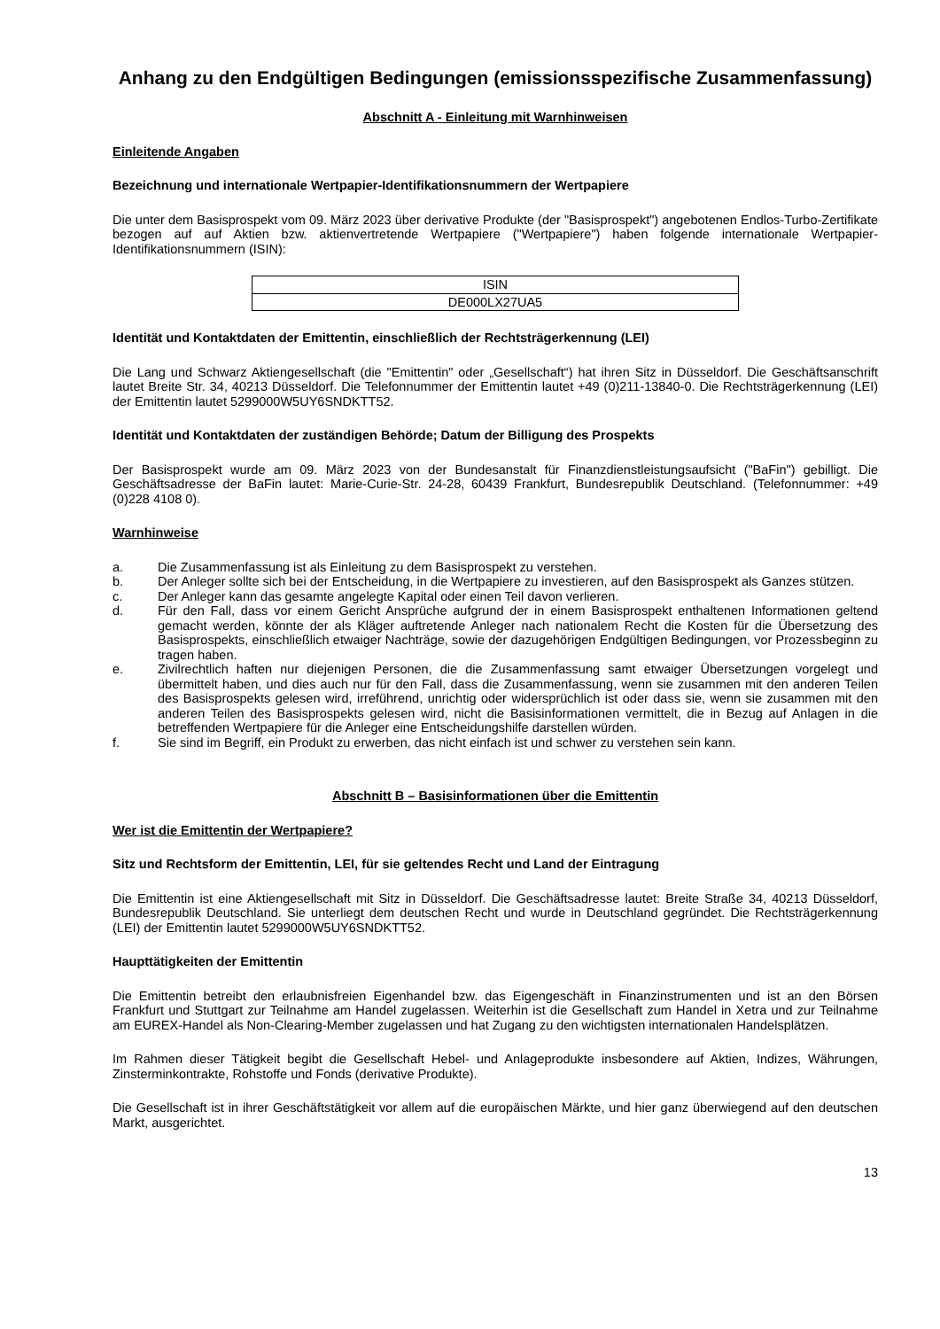Anhang zu den Endgültigen Bedingungen (emissionsspezifische Zusammenfassung)
Abschnitt A - Einleitung mit Warnhinweisen
Einleitende Angaben
Bezeichnung und internationale Wertpapier-Identifikationsnummern der Wertpapiere
Die unter dem Basisprospekt vom 09. März 2023 über derivative Produkte (der "Basisprospekt") angebotenen Endlos-Turbo-Zertifikate bezogen auf auf Aktien bzw. aktienvertretende Wertpapiere ("Wertpapiere") haben folgende internationale Wertpapier-Identifikationsnummern (ISIN):
| ISIN |
| DE000LX27UA5 |
Identität und Kontaktdaten der Emittentin, einschließlich der Rechtsträgerkennung (LEI)
Die Lang und Schwarz Aktiengesellschaft (die "Emittentin" oder „Gesellschaft“) hat ihren Sitz in Düsseldorf. Die Geschäftsanschrift lautet Breite Str. 34, 40213 Düsseldorf. Die Telefonnummer der Emittentin lautet +49 (0)211-13840-0. Die Rechtsträgerkennung (LEI) der Emittentin lautet 5299000W5UY6SNDKTT52.
Identität und Kontaktdaten der zuständigen Behörde; Datum der Billigung des Prospekts
Der Basisprospekt wurde am 09. März 2023 von der Bundesanstalt für Finanzdienstleistungsaufsicht ("BaFin") gebilligt. Die Geschäftsadresse der BaFin lautet: Marie-Curie-Str. 24-28, 60439 Frankfurt, Bundesrepublik Deutschland. (Telefonnummer: +49 (0)228 4108 0).
Warnhinweise
a. Die Zusammenfassung ist als Einleitung zu dem Basisprospekt zu verstehen.
b. Der Anleger sollte sich bei der Entscheidung, in die Wertpapiere zu investieren, auf den Basisprospekt als Ganzes stützen.
c. Der Anleger kann das gesamte angelegte Kapital oder einen Teil davon verlieren.
d. Für den Fall, dass vor einem Gericht Ansprüche aufgrund der in einem Basisprospekt enthaltenen Informationen geltend gemacht werden, könnte der als Kläger auftretende Anleger nach nationalem Recht die Kosten für die Übersetzung des Basisprospekts, einschließlich etwaiger Nachträge, sowie der dazugehörigen Endgültigen Bedingungen, vor Prozessbeginn zu tragen haben.
e. Zivilrechtlich haften nur diejenigen Personen, die die Zusammenfassung samt etwaiger Übersetzungen vorgelegt und übermittelt haben, und dies auch nur für den Fall, dass die Zusammenfassung, wenn sie zusammen mit den anderen Teilen des Basisprospekts gelesen wird, irreführend, unrichtig oder widersprüchlich ist oder dass sie, wenn sie zusammen mit den anderen Teilen des Basisprospekts gelesen wird, nicht die Basisinformationen vermittelt, die in Bezug auf Anlagen in die betreffenden Wertpapiere für die Anleger eine Entscheidungshilfe darstellen würden.
f. Sie sind im Begriff, ein Produkt zu erwerben, das nicht einfach ist und schwer zu verstehen sein kann.
Abschnitt B – Basisinformationen über die Emittentin
Wer ist die Emittentin der Wertpapiere?
Sitz und Rechtsform der Emittentin, LEI, für sie geltendes Recht und Land der Eintragung
Die Emittentin ist eine Aktiengesellschaft mit Sitz in Düsseldorf. Die Geschäftsadresse lautet: Breite Straße 34, 40213 Düsseldorf, Bundesrepublik Deutschland. Sie unterliegt dem deutschen Recht und wurde in Deutschland gegründet. Die Rechtsträgerkennung (LEI) der Emittentin lautet 5299000W5UY6SNDKTT52.
Haupttätigkeiten der Emittentin
Die Emittentin betreibt den erlaubnisfreien Eigenhandel bzw. das Eigengeschäft in Finanzinstrumenten und ist an den Börsen Frankfurt und Stuttgart zur Teilnahme am Handel zugelassen. Weiterhin ist die Gesellschaft zum Handel in Xetra und zur Teilnahme am EUREX-Handel als Non-Clearing-Member zugelassen und hat Zugang zu den wichtigsten internationalen Handelsplätzen.
Im Rahmen dieser Tätigkeit begibt die Gesellschaft Hebel- und Anlageprodukte insbesondere auf Aktien, Indizes, Währungen, Zinsterminkontrakte, Rohstoffe und Fonds (derivative Produkte).
Die Gesellschaft ist in ihrer Geschäftstätigkeit vor allem auf die europäischen Märkte, und hier ganz überwiegend auf den deutschen Markt, ausgerichtet.
13